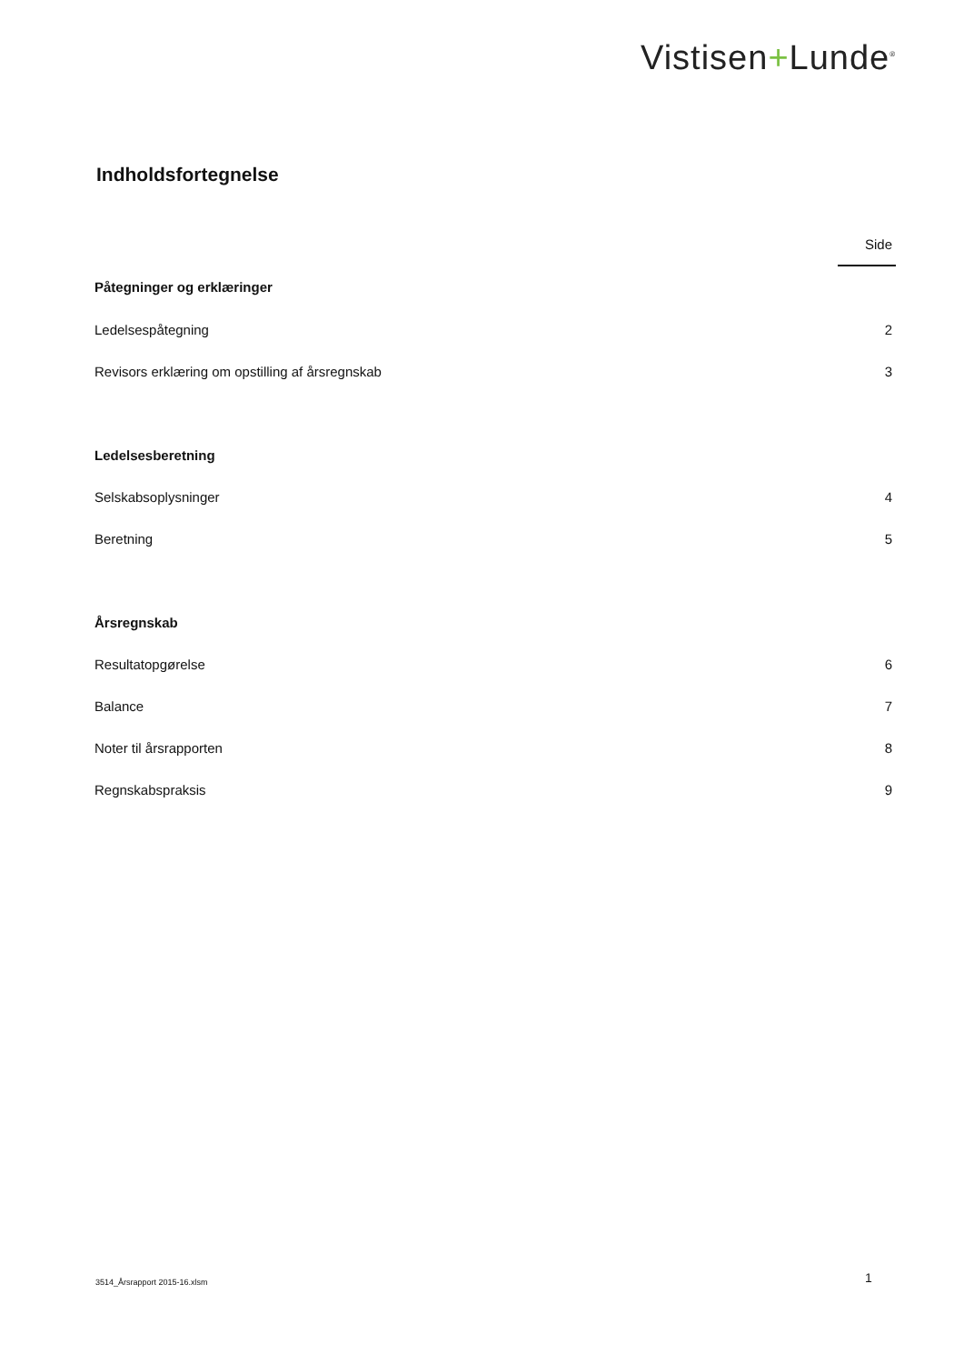Vistisen+Lunde<sup>®</sup>
Indholdsfortegnelse
| | Side |
| Påtegninger og erklæringer | |
| Ledelsespåtegning | 2 |
| Revisors erklæring om opstilling af årsregnskab | 3 |
| Ledelsesberetning | |
| Selskabsoplysninger | 4 |
| Beretning | 5 |
| Årsregnskab | |
| Resultatopgørelse | 6 |
| Balance | 7 |
| Noter til årsrapporten | 8 |
| Regnskabspraksis | 9 |
3514_Årsrapport 2015-16.xlsm 1